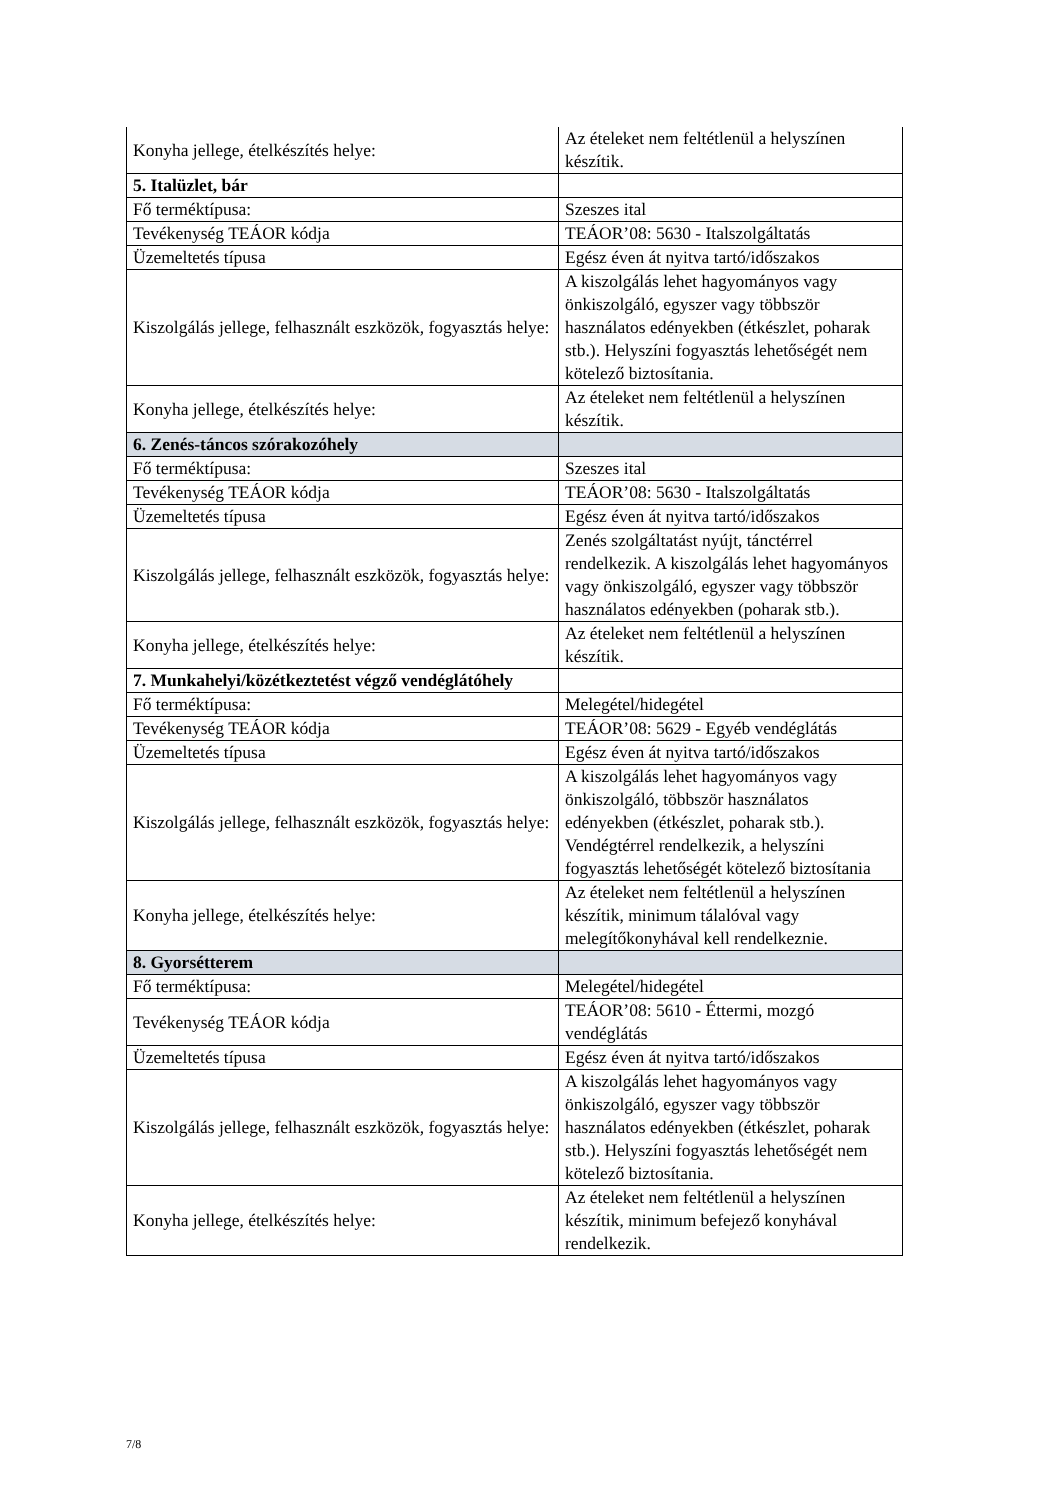| Konyha jellege, ételkészítés helye: | Az ételeket nem feltétlenül a helyszínen készítik. |
| 5. Italüzlet, bár | |
| Fő terméktípusa: | Szeszes ital |
| Tevékenység TEÁOR kódja | TEÁOR’08: 5630 - Italszolgáltatás |
| Üzemeltetés típusa | Egész éven át nyitva tartó/időszakos |
| Kiszolgálás jellege, felhasznált eszközök, fogyasztás helye: | A kiszolgálás lehet hagyományos vagy önkiszolgáló, egyszer vagy többször használatos edényekben (étkészlet, poharak stb.). Helyszíni fogyasztás lehetőségét nem kötelező biztosítania. |
| Konyha jellege, ételkészítés helye: | Az ételeket nem feltétlenül a helyszínen készítik. |
| 6. Zenés-táncos szórakozóhely | |
| Fő terméktípusa: | Szeszes ital |
| Tevékenység TEÁOR kódja | TEÁOR’08: 5630 - Italszolgáltatás |
| Üzemeltetés típusa | Egész éven át nyitva tartó/időszakos |
| Kiszolgálás jellege, felhasznált eszközök, fogyasztás helye: | Zenés szolgáltatást nyújt, tánctérrel rendelkezik. A kiszolgálás lehet hagyományos vagy önkiszolgáló, egyszer vagy többször használatos edényekben (poharak stb.). |
| Konyha jellege, ételkészítés helye: | Az ételeket nem feltétlenül a helyszínen készítik. |
| 7. Munkahelyi/közétkeztetést végző vendéglátóhely | |
| Fő terméktípusa: | Melegétel/hidegétel |
| Tevékenység TEÁOR kódja | TEÁOR’08: 5629 - Egyéb vendéglátás |
| Üzemeltetés típusa | Egész éven át nyitva tartó/időszakos |
| Kiszolgálás jellege, felhasznált eszközök, fogyasztás helye: | A kiszolgálás lehet hagyományos vagy önkiszolgáló, többször használatos edényekben (étkészlet, poharak stb.). Vendégtérrel rendelkezik, a helyszíni fogyasztás lehetőségét kötelező biztosítania |
| Konyha jellege, ételkészítés helye: | Az ételeket nem feltétlenül a helyszínen készítik, minimum tálalóval vagy melegítőkonyhával kell rendelkeznie. |
| 8. Gyorsétterem | |
| Fő terméktípusa: | Melegétel/hidegétel |
| Tevékenység TEÁOR kódja | TEÁOR’08: 5610 - Éttermi, mozgó vendéglátás |
| Üzemeltetés típusa | Egész éven át nyitva tartó/időszakos |
| Kiszolgálás jellege, felhasznált eszközök, fogyasztás helye: | A kiszolgálás lehet hagyományos vagy önkiszolgáló, egyszer vagy többször használatos edényekben (étkészlet, poharak stb.). Helyszíni fogyasztás lehetőségét nem kötelező biztosítania. |
| Konyha jellege, ételkészítés helye: | Az ételeket nem feltétlenül a helyszínen készítik, minimum befejező konyhával rendelkezik. |
7/8